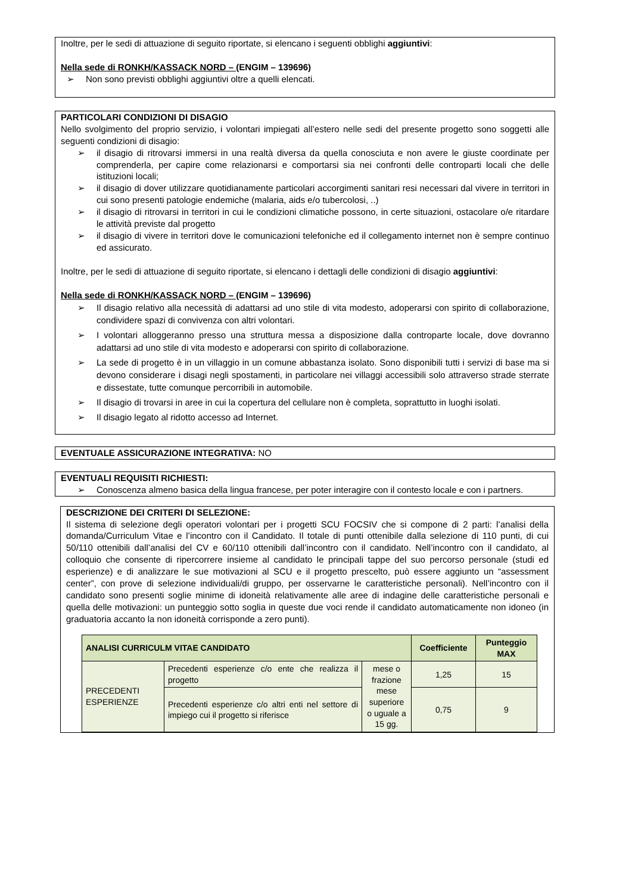Inoltre, per le sedi di attuazione di seguito riportate, si elencano i seguenti obblighi aggiuntivi:
Nella sede di RONKH/KASSACK NORD – (ENGIM – 139696)
➢ Non sono previsti obblighi aggiuntivi oltre a quelli elencati.
PARTICOLARI CONDIZIONI DI DISAGIO
Nello svolgimento del proprio servizio, i volontari impiegati all’estero nelle sedi del presente progetto sono soggetti alle seguenti condizioni di disagio:
➢ il disagio di ritrovarsi immersi in una realtà diversa da quella conosciuta e non avere le giuste coordinate per comprenderla, per capire come relazionarsi e comportarsi sia nei confronti delle controparti locali che delle istituzioni locali;
➢ il disagio di dover utilizzare quotidianamente particolari accorgimenti sanitari resi necessari dal vivere in territori in cui sono presenti patologie endemiche (malaria, aids e/o tubercolosi, ..)
➢ il disagio di ritrovarsi in territori in cui le condizioni climatiche possono, in certe situazioni, ostacolare o/e ritardare le attività previste dal progetto
➢ il disagio di vivere in territori dove le comunicazioni telefoniche ed il collegamento internet non è sempre continuo ed assicurato.
Inoltre, per le sedi di attuazione di seguito riportate, si elencano i dettagli delle condizioni di disagio aggiuntivi:
Nella sede di RONKH/KASSACK NORD – (ENGIM – 139696)
➢ Il disagio relativo alla necessità di adattarsi ad uno stile di vita modesto, adoperarsi con spirito di collaborazione, condividere spazi di convivenza con altri volontari.
➢ I volontari alloggeranno presso una struttura messa a disposizione dalla controparte locale, dove dovranno adattarsi ad uno stile di vita modesto e adoperarsi con spirito di collaborazione.
➢ La sede di progetto è in un villaggio in un comune abbastanza isolato. Sono disponibili tutti i servizi di base ma si devono considerare i disagi negli spostamenti, in particolare nei villaggi accessibili solo attraverso strade sterrate e dissestate, tutte comunque percorribili in automobile.
➢ Il disagio di trovarsi in aree in cui la copertura del cellulare non è completa, soprattutto in luoghi isolati.
➢ Il disagio legato al ridotto accesso ad Internet.
EVENTUALE ASSICURAZIONE INTEGRATIVA: NO
EVENTUALI REQUISITI RICHIESTI:
➢ Conoscenza almeno basica della lingua francese, per poter interagire con il contesto locale e con i partners.
DESCRIZIONE DEI CRITERI DI SELEZIONE:
Il sistema di selezione degli operatori volontari per i progetti SCU FOCSIV che si compone di 2 parti: l’analisi della domanda/Curriculum Vitae e l’incontro con il Candidato. Il totale di punti ottenibile dalla selezione di 110 punti, di cui 50/110 ottenibili dall’analisi del CV e 60/110 ottenibili dall’incontro con il candidato. Nell’incontro con il candidato, al colloquio che consente di ripercorrere insieme al candidato le principali tappe del suo percorso personale (studi ed esperienze) e di analizzare le sue motivazioni al SCU e il progetto prescelto, può essere aggiunto un “assessment center”, con prove di selezione individuali/di gruppo, per osservarne le caratteristiche personali). Nell’incontro con il candidato sono presenti soglie minime di idoneità relativamente alle aree di indagine delle caratteristiche personali e quella delle motivazioni: un punteggio sotto soglia in queste due voci rende il candidato automaticamente non idoneo (in graduatoria accanto la non idoneità corrisponde a zero punti).
| ANALISI CURRICULM VITAE CANDIDATO | | | Coefficiente | Punteggio MAX |
| --- | --- | --- | --- | --- |
| PRECEDENTI ESPERIENZE | Precedenti esperienze c/o ente che realizza il progetto | mese o frazione mese superiore o uguale a 15 gg. | 1,25 | 15 |
| | Precedenti esperienze c/o altri enti nel settore di impiego cui il progetto si riferisce | | 0,75 | 9 |